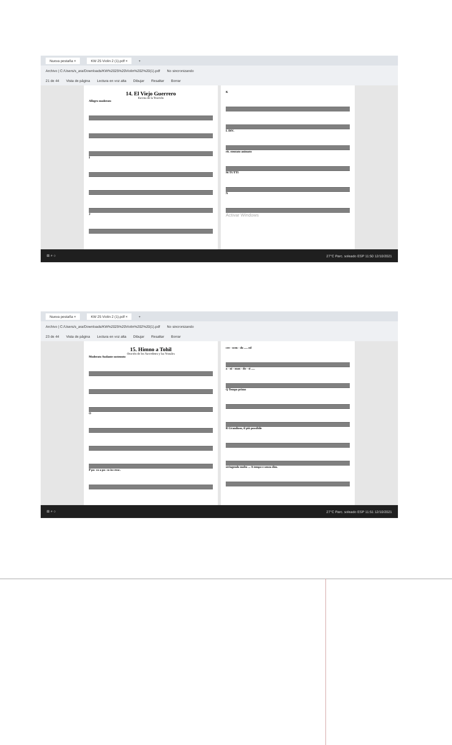Nueva pestaña × KW 25 Violin 2 (1).pdf × +
Archivo | C:/Users/s_ara/Downloads/KW%2025%20Violin%202%20(1).pdf No sincronizando
21 de 44 Vista de página Lectura en voz alta Dibujar Resaltar Borrar
14. El Viejo Guerrero
Escena de la Traición
Allegro moderato
I
J
K
L DIV.
rit. stentato animato
M TUTTI
N
Activar Windows
⊞ ⌕ ○ 27°C Parc. soleado ESP 11:50 12/10/2021
Nueva pestaña × KW 25 Violin 2 (1).pdf × +
Archivo | C:/Users/s_ara/Downloads/KW%2025%20Violin%202%20(1).pdf No sincronizando
23 de 44 Vista de página Lectura en voz alta Dibujar Resaltar Borrar
15. Himno a Tohil
Oración de los Sacerdotes y las Vestales
Moderato Andante sostenuto
O
P po- co a po- co in cresc.
cre - scen - do ..... ed
a - ni - man - do - si .....
Q Tempo primo
R Grandioso, il più possibile
stringendo molto ... A tempo e senza dim.
⊞ ⌕ ○ 27°C Parc. soleado ESP 11:51 12/10/2021